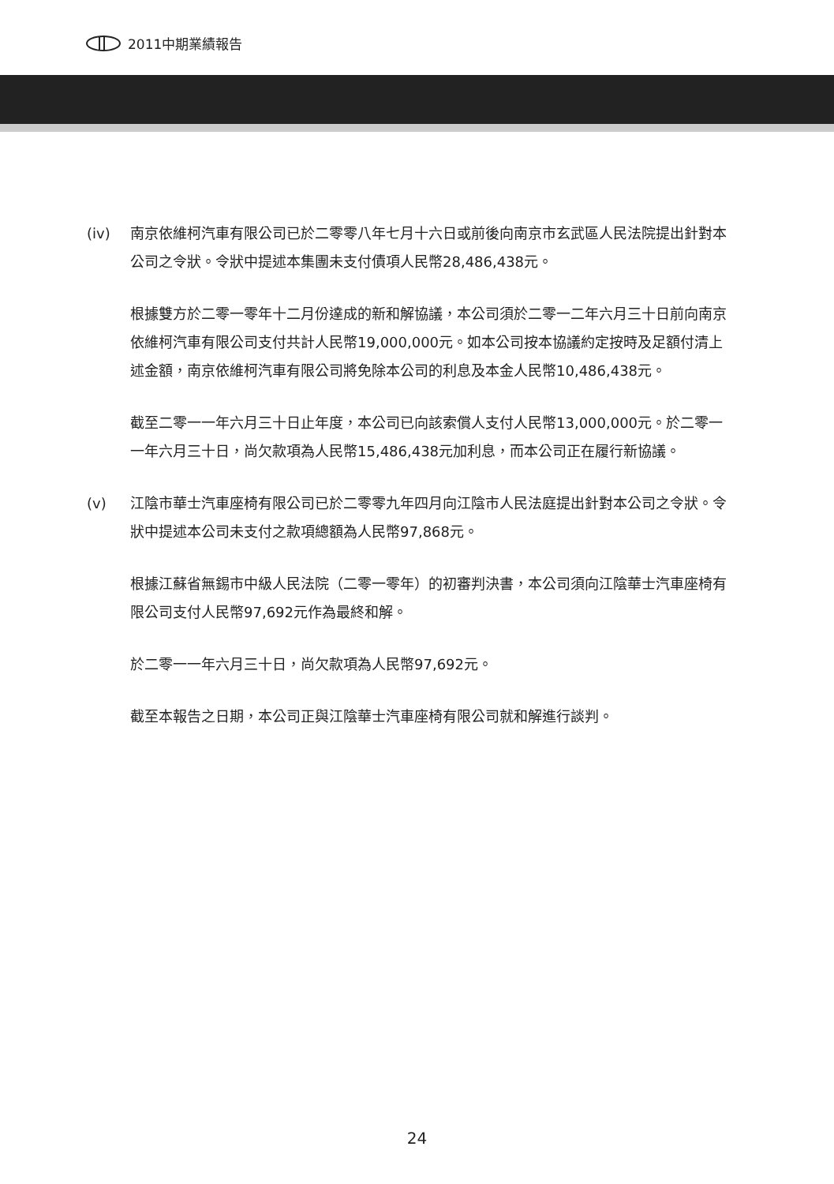2011中期業績報告
(iv) 南京依維柯汽車有限公司已於二零零八年七月十六日或前後向南京市玄武區人民法院提出針對本公司之令狀。令狀中提述本集團未支付債項人民幣28,486,438元。
根據雙方於二零一零年十二月份達成的新和解協議，本公司須於二零一二年六月三十日前向南京依維柯汽車有限公司支付共計人民幣19,000,000元。如本公司按本協議約定按時及足額付清上述金額，南京依維柯汽車有限公司將免除本公司的利息及本金人民幣10,486,438元。
截至二零一一年六月三十日止年度，本公司已向該索償人支付人民幣13,000,000元。於二零一一年六月三十日，尚欠款項為人民幣15,486,438元加利息，而本公司正在履行新協議。
(v) 江陰市華士汽車座椅有限公司已於二零零九年四月向江陰市人民法庭提出針對本公司之令狀。令狀中提述本公司未支付之款項總額為人民幣97,868元。
根據江蘇省無錫市中級人民法院（二零一零年）的初審判決書，本公司須向江陰華士汽車座椅有限公司支付人民幣97,692元作為最終和解。
於二零一一年六月三十日，尚欠款項為人民幣97,692元。
截至本報告之日期，本公司正與江陰華士汽車座椅有限公司就和解進行談判。
24